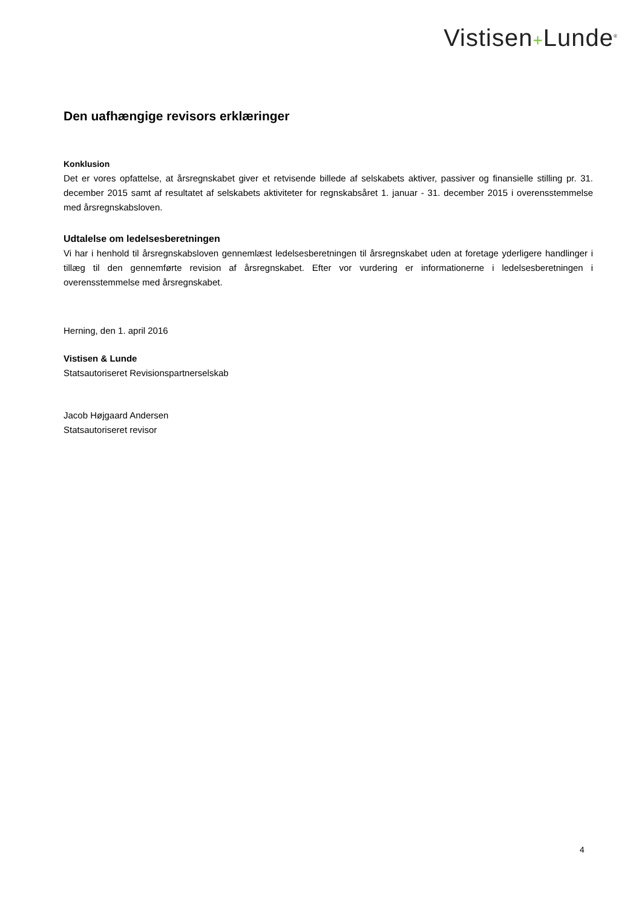Vistisen+Lunde<sup>®</sup>
Den uafhængige revisors erklæringer
Konklusion
Det er vores opfattelse, at årsregnskabet giver et retvisende billede af selskabets aktiver, passiver og finansielle stilling pr. 31. december 2015 samt af resultatet af selskabets aktiviteter for regnskabsåret 1. januar - 31. december 2015 i overensstemmelse med årsregnskabsloven.
Udtalelse om ledelsesberetningen
Vi har i henhold til årsregnskabsloven gennemlæst ledelsesberetningen til årsregnskabet uden at foretage yderligere handlinger i tillæg til den gennemførte revision af årsregnskabet. Efter vor vurdering er informationerne i ledelsesberetningen i overensstemmelse med årsregnskabet.
Herning, den 1. april 2016
Vistisen & Lunde
Statsautoriseret Revisionspartnerselskab
Jacob Højgaard Andersen
Statsautoriseret revisor
4